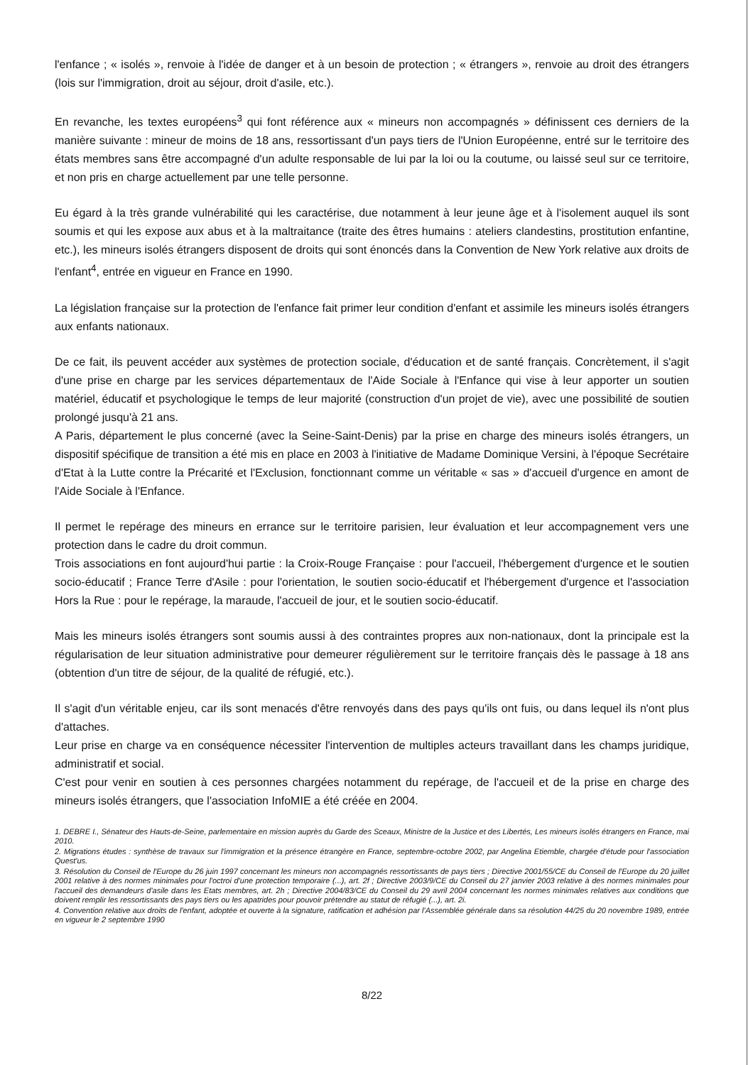l'enfance ; « isolés », renvoie à l'idée de danger et à un besoin de protection ; « étrangers », renvoie au droit des étrangers (lois sur l'immigration, droit au séjour, droit d'asile, etc.).
En revanche, les textes européens<sup>3</sup> qui font référence aux « mineurs non accompagnés » définissent ces derniers de la manière suivante : mineur de moins de 18 ans, ressortissant d'un pays tiers de l'Union Européenne, entré sur le territoire des états membres sans être accompagné d'un adulte responsable de lui par la loi ou la coutume, ou laissé seul sur ce territoire, et non pris en charge actuellement par une telle personne.
Eu égard à la très grande vulnérabilité qui les caractérise, due notamment à leur jeune âge et à l'isolement auquel ils sont soumis et qui les expose aux abus et à la maltraitance (traite des êtres humains : ateliers clandestins, prostitution enfantine, etc.), les mineurs isolés étrangers disposent de droits qui sont énoncés dans la Convention de New York relative aux droits de l'enfant<sup>4</sup>, entrée en vigueur en France en 1990.
La législation française sur la protection de l'enfance fait primer leur condition d'enfant et assimile les mineurs isolés étrangers aux enfants nationaux.
De ce fait, ils peuvent accéder aux systèmes de protection sociale, d'éducation et de santé français. Concrètement, il s'agit d'une prise en charge par les services départementaux de l'Aide Sociale à l'Enfance qui vise à leur apporter un soutien matériel, éducatif et psychologique le temps de leur majorité (construction d'un projet de vie), avec une possibilité de soutien prolongé jusqu'à 21 ans.
A Paris, département le plus concerné (avec la Seine-Saint-Denis) par la prise en charge des mineurs isolés étrangers, un dispositif spécifique de transition a été mis en place en 2003 à l'initiative de Madame Dominique Versini, à l'époque Secrétaire d'Etat à la Lutte contre la Précarité et l'Exclusion, fonctionnant comme un véritable « sas » d'accueil d'urgence en amont de l'Aide Sociale à l'Enfance.
Il permet le repérage des mineurs en errance sur le territoire parisien, leur évaluation et leur accompagnement vers une protection dans le cadre du droit commun.
Trois associations en font aujourd'hui partie : la Croix-Rouge Française : pour l'accueil, l'hébergement d'urgence et le soutien socio-éducatif ; France Terre d'Asile : pour l'orientation, le soutien socio-éducatif et l'hébergement d'urgence et l'association Hors la Rue : pour le repérage, la maraude, l'accueil de jour, et le soutien socio-éducatif.
Mais les mineurs isolés étrangers sont soumis aussi à des contraintes propres aux non-nationaux, dont la principale est la régularisation de leur situation administrative pour demeurer régulièrement sur le territoire français dès le passage à 18 ans (obtention d'un titre de séjour, de la qualité de réfugié, etc.).
Il s'agit d'un véritable enjeu, car ils sont menacés d'être renvoyés dans des pays qu'ils ont fuis, ou dans lequel ils n'ont plus d'attaches.
Leur prise en charge va en conséquence nécessiter l'intervention de multiples acteurs travaillant dans les champs juridique, administratif et social.
C'est pour venir en soutien à ces personnes chargées notamment du repérage, de l'accueil et de la prise en charge des mineurs isolés étrangers, que l'association InfoMIE a été créée en 2004.
1. DEBRE I., Sénateur des Hauts-de-Seine, parlementaire en mission auprès du Garde des Sceaux, Ministre de la Justice et des Libertés, Les mineurs isolés étrangers en France, mai 2010.
2. Migrations études : synthèse de travaux sur l'immigration et la présence étrangère en France, septembre-octobre 2002, par Angelina Etiemble, chargée d'étude pour l'association Quest'us.
3. Résolution du Conseil de l'Europe du 26 juin 1997 concernant les mineurs non accompagnés ressortissants de pays tiers ; Directive 2001/55/CE du Conseil de l'Europe du 20 juillet 2001 relative à des normes minimales pour l'octroi d'une protection temporaire (...), art. 2f ; Directive 2003/9/CE du Conseil du 27 janvier 2003 relative à des normes minimales pour l'accueil des demandeurs d'asile dans les Etats membres, art. 2h ; Directive 2004/83/CE du Conseil du 29 avril 2004 concernant les normes minimales relatives aux conditions que doivent remplir les ressortissants des pays tiers ou les apatrides pour pouvoir prétendre au statut de réfugié (...), art. 2i.
4. Convention relative aux droits de l'enfant, adoptée et ouverte à la signature, ratification et adhésion par l'Assemblée générale dans sa résolution 44/25 du 20 novembre 1989, entrée en vigueur le 2 septembre 1990
8/22